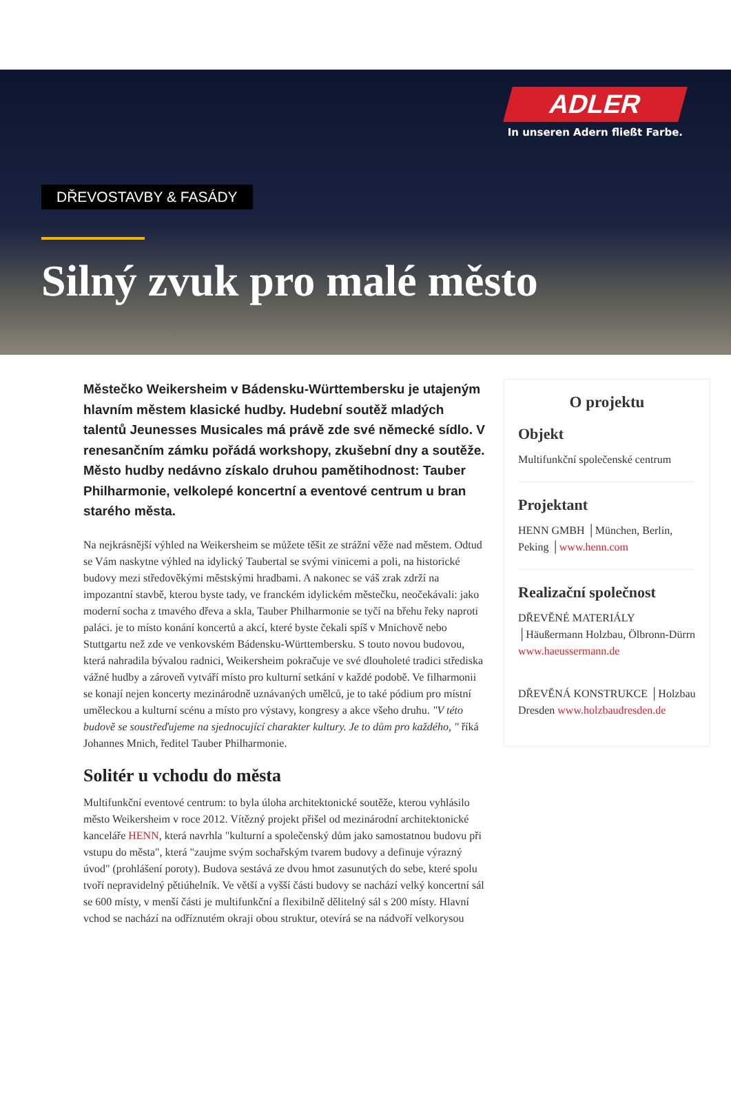ADLER
In unseren Adern fließt Farbe.
DŘEVOSTAVBY & FASÁDY
Silný zvuk pro malé město
Městečko Weikersheim v Bádensku-Württembersku je utajeným hlavním městem klasické hudby. Hudební soutěž mladých talentů Jeunesses Musicales má právě zde své německé sídlo. V renesančním zámku pořádá workshopy, zkušební dny a soutěže. Město hudby nedávno získalo druhou pamětihodnost: Tauber Philharmonie, velkolepé koncertní a eventové centrum u bran starého města.
Na nejkrásnější výhled na Weikersheim se můžete těšit ze strážní věže nad městem. Odtud se Vám naskytne výhled na idylický Taubertal se svými vinicemi a poli, na historické budovy mezi středověkými městskými hradbami. A nakonec se váš zrak zdrží na impozantní stavbě, kterou byste tady, ve franckém idylickém městečku, neočekávali: jako moderní socha z tmavého dřeva a skla, Tauber Philharmonie se tyčí na břehu řeky naproti paláci. je to místo konání koncertů a akcí, které byste čekali spíš v Mnichově nebo Stuttgartu než zde ve venkovském Bádensku-Württembersku. S touto novou budovou, která nahradila bývalou radnici, Weikersheim pokračuje ve své dlouholeté tradici střediska vážné hudby a zároveň vytváří místo pro kulturní setkání v každé podobě. Ve filharmonii se konají nejen koncerty mezinárodně uznávaných umělců, je to také pódium pro místní uměleckou a kulturní scénu a místo pro výstavy, kongresy a akce všeho druhu. "V této budově se soustřeďujeme na sjednocující charakter kultury. Je to dům pro každého, " říká Johannes Mnich, ředitel Tauber Philharmonie.
Solitér u vchodu do města
Multifunkční eventové centrum: to byla úloha architektonické soutěže, kterou vyhlásilo město Weikersheim v roce 2012. Vítězný projekt přišel od mezinárodní architektonické kanceláře HENN, která navrhla "kulturní a společenský dům jako samostatnou budovu při vstupu do města", která "zaujme svým sochařským tvarem budovy a definuje výrazný úvod" (prohlášení poroty). Budova sestává ze dvou hmot zasunutých do sebe, které spolu tvoří nepravidelný pětiúhelník. Ve větší a vyšší části budovy se nachází velký koncertní sál se 600 místy, v menší části je multifunkční a flexibilně dělitelný sál s 200 místy. Hlavní vchod se nachází na odříznutém okraji obou struktur, otevírá se na nádvoří velkorysou
O projektu
Objekt
Multifunkční společenské centrum
Projektant
HENN GMBH │München, Berlin, Peking │www.henn.com
Realizační společnost
DŘEVĚNÉ MATERIÁLY │Häußermann Holzbau, Ölbronn-Dürrn www.haeussermann.de
DŘEVĚNÁ KONSTRUKCE │Holzbau Dresden www.holzbaudresden.de